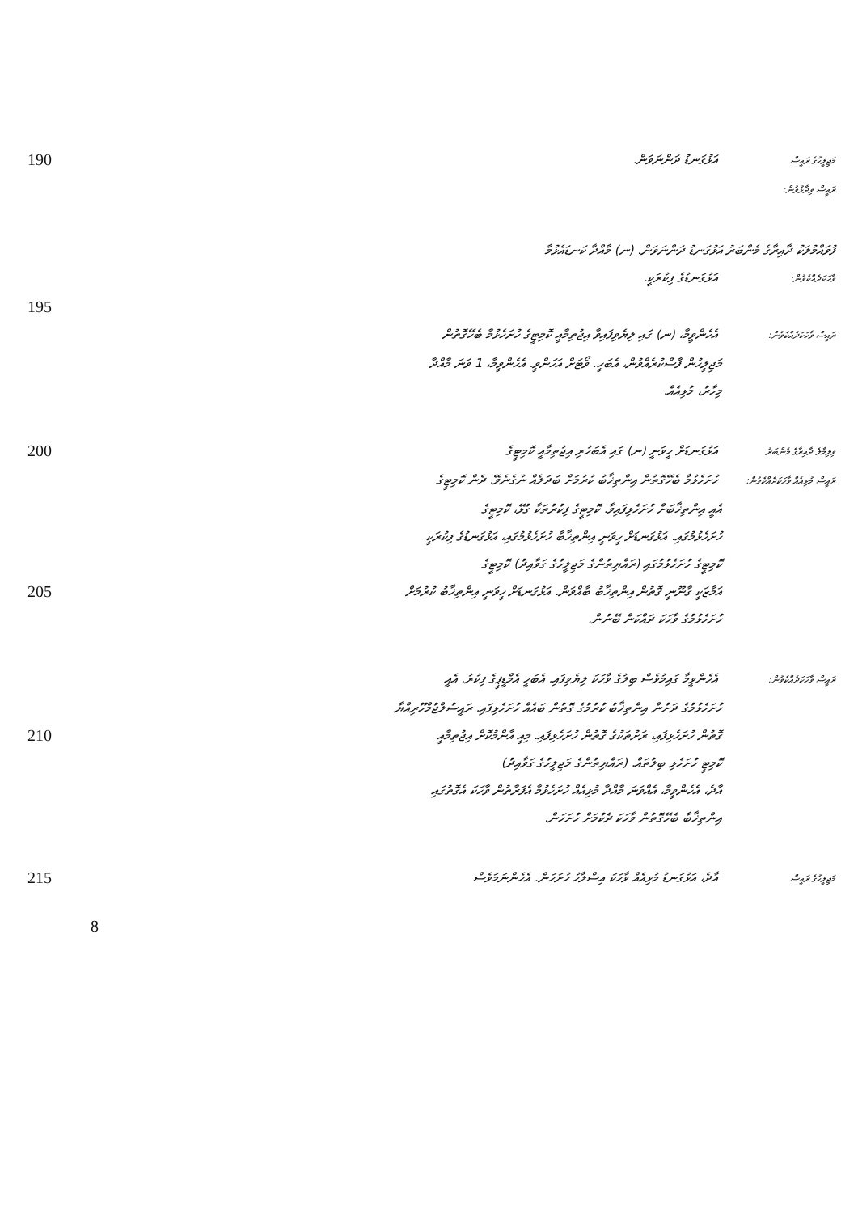190
މަޖިލީހުގެ ރައީސް އަޅުގަނޑު ދަންނަވަން.
ރައީސް ވިދާޅުވުން:
ފުވައްމުލަކު ދާއިރާގެ މެންބަރު އަޅުގަނޑު ދަންނަވަން. (ނ) މާއްދާ ކަނޑައެޅުމާ
ވާހަކަދެއްކެވުން: އަޅުގަނޑުގެ ފިކުރަކީ.
195
ރައީސް ވާހަކަދެއްކެވުން: އެހެންވީމާ، (ނ) ގައި ލިޔެވިފައިވާ އިޖުތިމާއީ ކޮމިޓީގެ ހުށަހެޅުމާ ބެހޭގޮތުން
މަޖިލީހުން ފާސްކުރެއްވުން، އެބަހީ. ވޯޓަށް އަހަންވީ. އެހެންވީމާ، 1 ވަނަ މާއްދާ
މިހާރު، މުޅިއެއް.
200
ވިލިމާލެ ދާއިރާގެ މެންބަރު އަޅުގަނޑަށް ހީވަނީ (ނ) ގައި އެބަހުރި އިޖުތިމާއީ ކޮމިޓީގެ
ރައީސް މުޅިއެއް ވާހަކަދެއްކެވުން: ހުށަހެޅުމާ ބެހޭގޮތުން އިންތިޚާބު ކުރުމަށް ބަދަލެއް ނުގެނެވޭ. ދެން ކޮމިޓީގެ
އެއީ އިންތިޚާބަށް ހުށަހެޅިފައިވާ. ކޮމިޓީގެ ފިކުރުތަކާ ގުޅޭ، ކޮމިޓީގެ
ހުށަހެޅުމުގައި. އަޅުގަނޑަށް ހީވަނީ އިންތިޚާބާ ހުށަހެޅުމުގައި، އަޅުގަނޑުގެ ފިކުރަކީ
ކޮމިޓީގެ ހުށަހެޅުމުގައި (ރައްޔިތުންގެ މަޖިލީހުގެ ގަވާއިދު) ކޮމިޓީގެ
205
އަމާޒަކީ ގާނޫނީ ގޮތުން އިންތިޚާބު ބާއްވަން. އަޅުގަނޑަށް ހީވަނީ އިންތިޚާބު ކުރުމަށް
ހުށަހެޅުމުގެ ވާހަކަ ދައްކަން ބޭނުން.
ރައީސް ވާހަކަދެއްކެވުން: އެހެންވީމާ ގައިމުވެސް ބިލުގެ ވާހަކަ ލިޔެވިފައި. އެބަހީ އެމްޑީޕީގެ ފިކުރު. އެއީ
ހުށަހެޅުމުގެ ދަށުން އިންތިޚާބު ކުރުމުގެ ގޮތުން ބައެއް ހުށަހެޅިފައި. ރައީސުލްޖުމްހޫރިއްޔާ
210
ގޮތުން ހުށަހެޅިފައި، ރަށުތަކުގެ ގޮތުން ހުށަހެޅިފައި. މިއީ އާންމުކޮށް އިޖުތިމާއީ
ކޮމިޓީ ހުށަހެޅި ބިލުތައް. (ރައްޔިތުންގެ މަޖިލީހުގެ ގަވާއިދު)
އާދެ، އެހެންވީމާ، އެއްވަނަ މާއްދާ މުޅިއެއް ހުށަހެޅުމާ އެފަރާތުން ވާހަކަ އެގޮތުގައި
އިންތިޚާބާ ބެހޭގޮތުން ވާހަކަ ދެކުމަށް ހުށަހަން.
215
މަޖިލީހުގެ ރައީސް އާދެ، އަޅުގަނޑު މުޅިއެއް ވާހަކަ އިސްލާހު ހުށަހަން. އެހެންނަމަވެސް
8